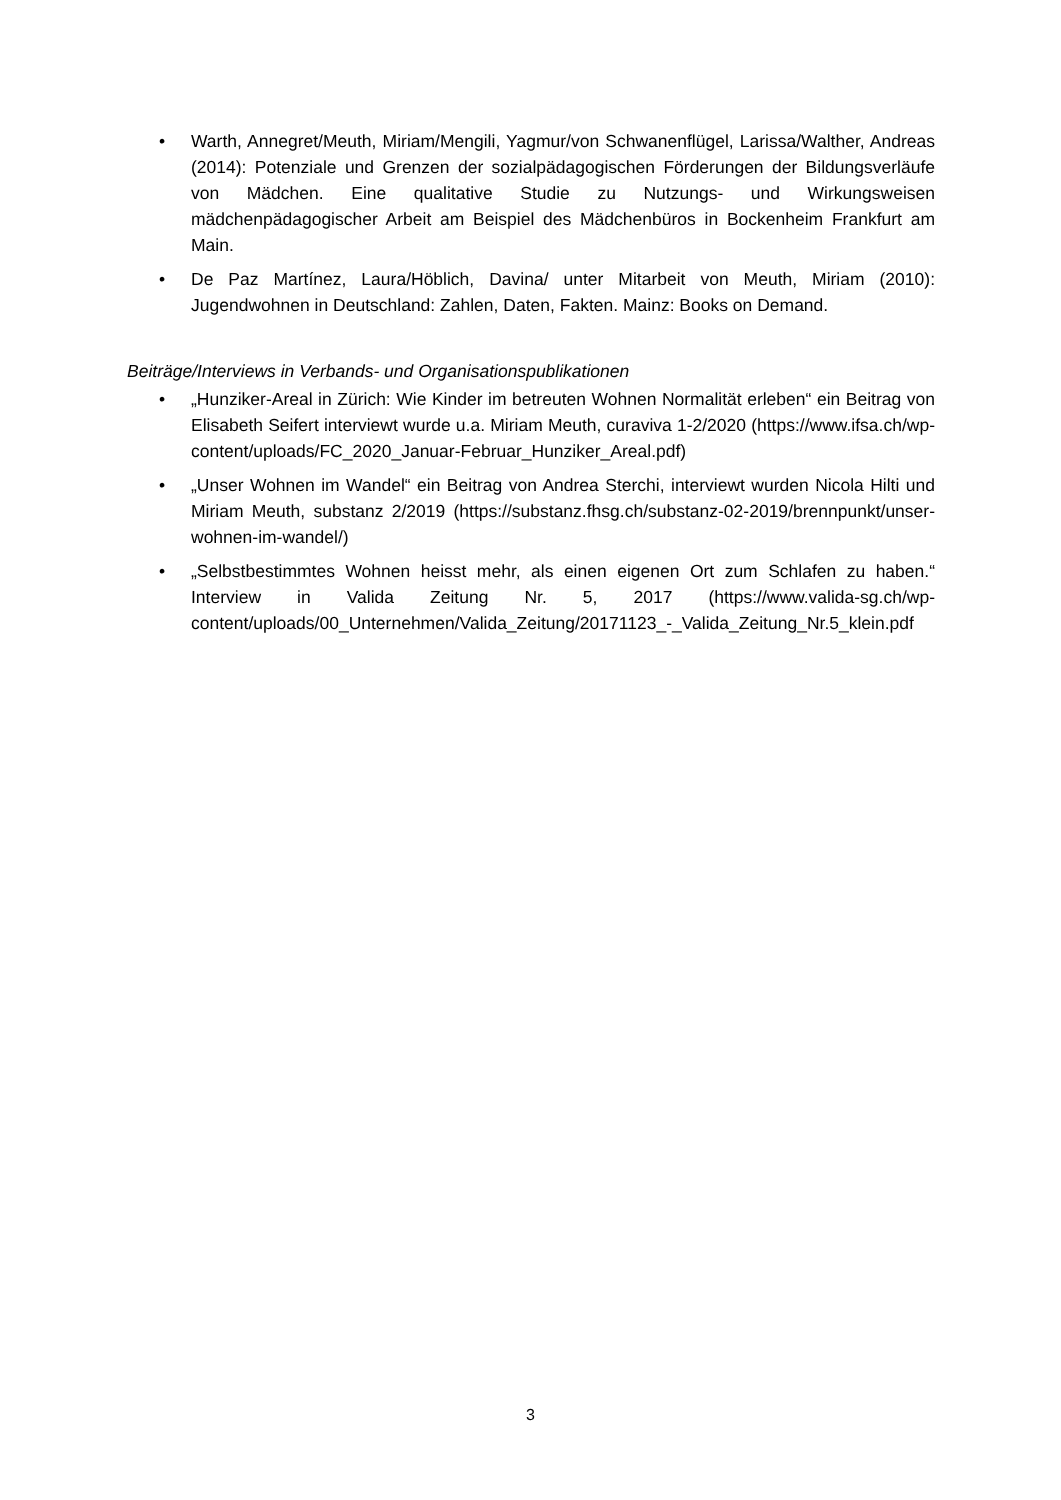• Warth, Annegret/Meuth, Miriam/Mengili, Yagmur/von Schwanenflügel, Larissa/Walther, Andreas (2014): Potenziale und Grenzen der sozialpädagogischen Förderungen der Bildungsverläufe von Mädchen. Eine qualitative Studie zu Nutzungs- und Wirkungsweisen mädchenpädagogischer Arbeit am Beispiel des Mädchenbüros in Bockenheim Frankfurt am Main.
• De Paz Martínez, Laura/Höblich, Davina/ unter Mitarbeit von Meuth, Miriam (2010): Jugendwohnen in Deutschland: Zahlen, Daten, Fakten. Mainz: Books on Demand.
Beiträge/Interviews in Verbands- und Organisationspublikationen
• „Hunziker-Areal in Zürich: Wie Kinder im betreuten Wohnen Normalität erleben“ ein Beitrag von Elisabeth Seifert interviewt wurde u.a. Miriam Meuth, curaviva 1-2/2020 (https://www.ifsa.ch/wp-content/uploads/FC_2020_Januar-Februar_Hunziker_Areal.pdf)
• „Unser Wohnen im Wandel“ ein Beitrag von Andrea Sterchi, interviewt wurden Nicola Hilti und Miriam Meuth, substanz 2/2019 (https://substanz.fhsg.ch/substanz-02-2019/brennpunkt/unser-wohnen-im-wandel/)
• „Selbstbestimmtes Wohnen heisst mehr, als einen eigenen Ort zum Schlafen zu haben.“ Interview in Valida Zeitung Nr. 5, 2017 (https://www.valida-sg.ch/wp-content/uploads/00_Unternehmen/Valida_Zeitung/20171123_-_Valida_Zeitung_Nr.5_klein.pdf
3